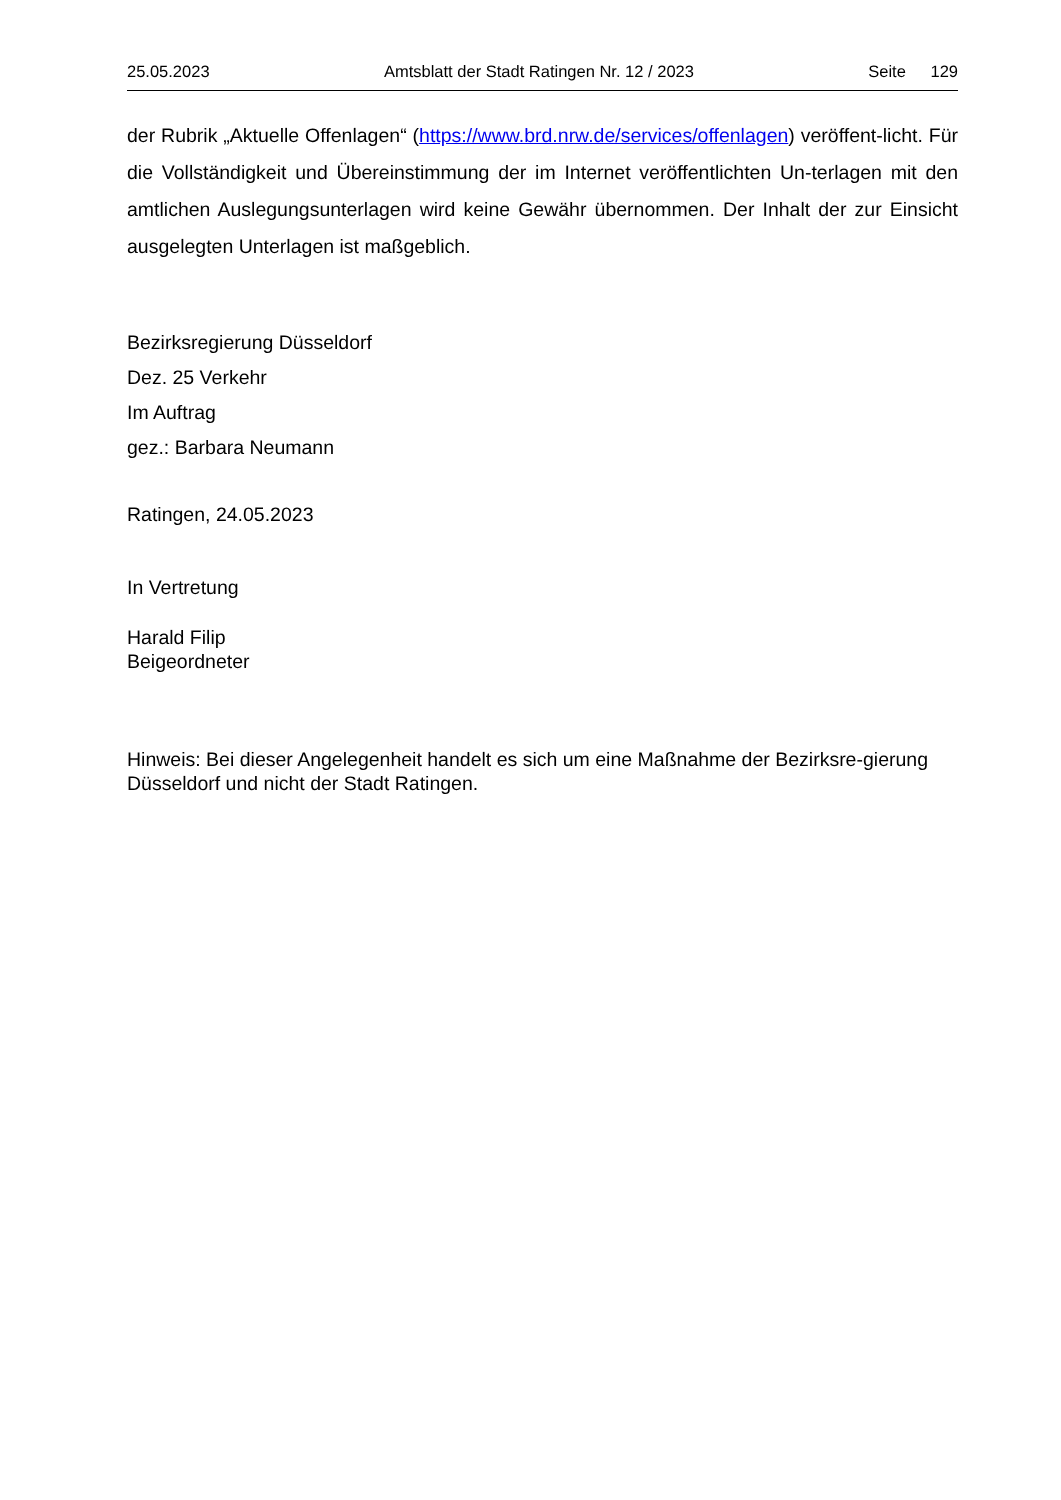25.05.2023 Amtsblatt der Stadt Ratingen Nr. 12 / 2023 Seite 129
der Rubrik „Aktuelle Offenlagen“ (https://www.brd.nrw.de/services/offenlagen) veröffent-licht. Für die Vollständigkeit und Übereinstimmung der im Internet veröffentlichten Un-terlagen mit den amtlichen Auslegungsunterlagen wird keine Gewähr übernommen. Der Inhalt der zur Einsicht ausgelegten Unterlagen ist maßgeblich.
Bezirksregierung Düsseldorf
Dez. 25 Verkehr
Im Auftrag
gez.: Barbara Neumann
Ratingen, 24.05.2023
In Vertretung
Harald Filip
Beigeordneter
Hinweis: Bei dieser Angelegenheit handelt es sich um eine Maßnahme der Bezirksre-gierung Düsseldorf und nicht der Stadt Ratingen.